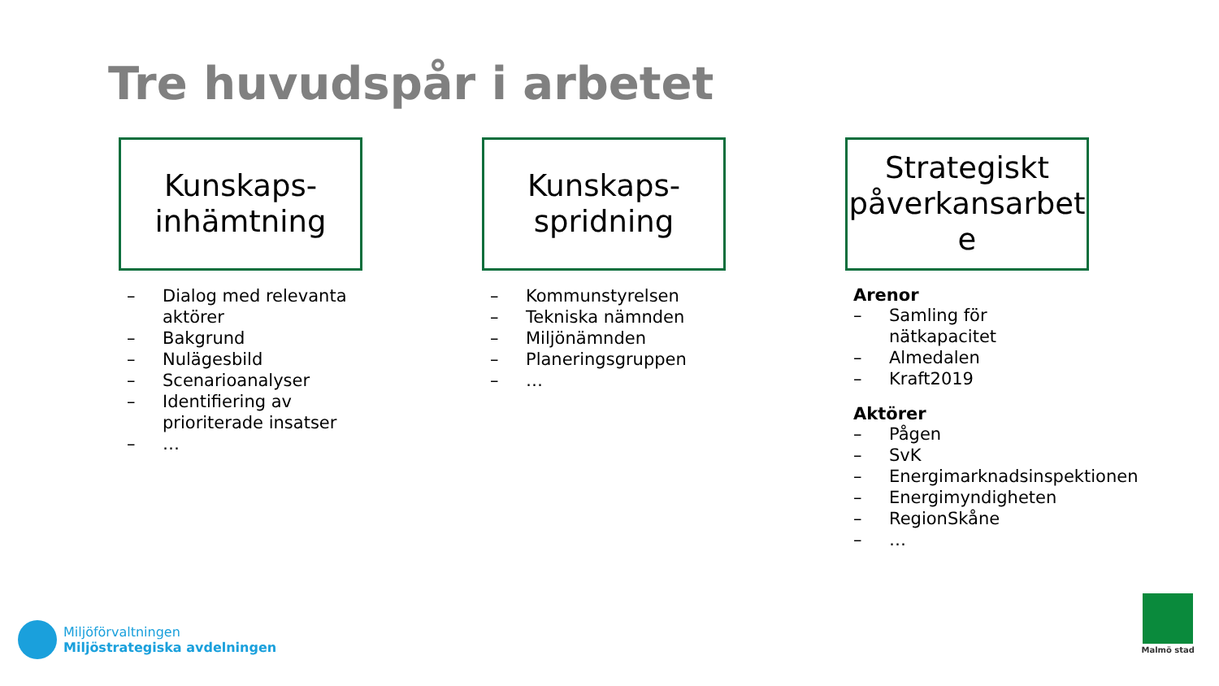Tre huvudspår i arbetet
Kunskaps-
inhämtning
– Dialog med relevanta aktörer
– Bakgrund
– Nulägesbild
– Scenarioanalyser
– Identifiering av prioriterade insatser
– …
Kunskaps-
spridning
– Kommunstyrelsen
– Tekniska nämnden
– Miljönämnden
– Planeringsgruppen
– …
Strategiskt
påverkansarbet
e
Arenor
– Samling för nätkapacitet
– Almedalen
– Kraft2019
Aktörer
– Pågen
– SvK
– Energimarknadsinspektionen
– Energimyndigheten
– RegionSkåne
– …
Miljöförvaltningen
Miljöstrategiska avdelningen
Malmö stad